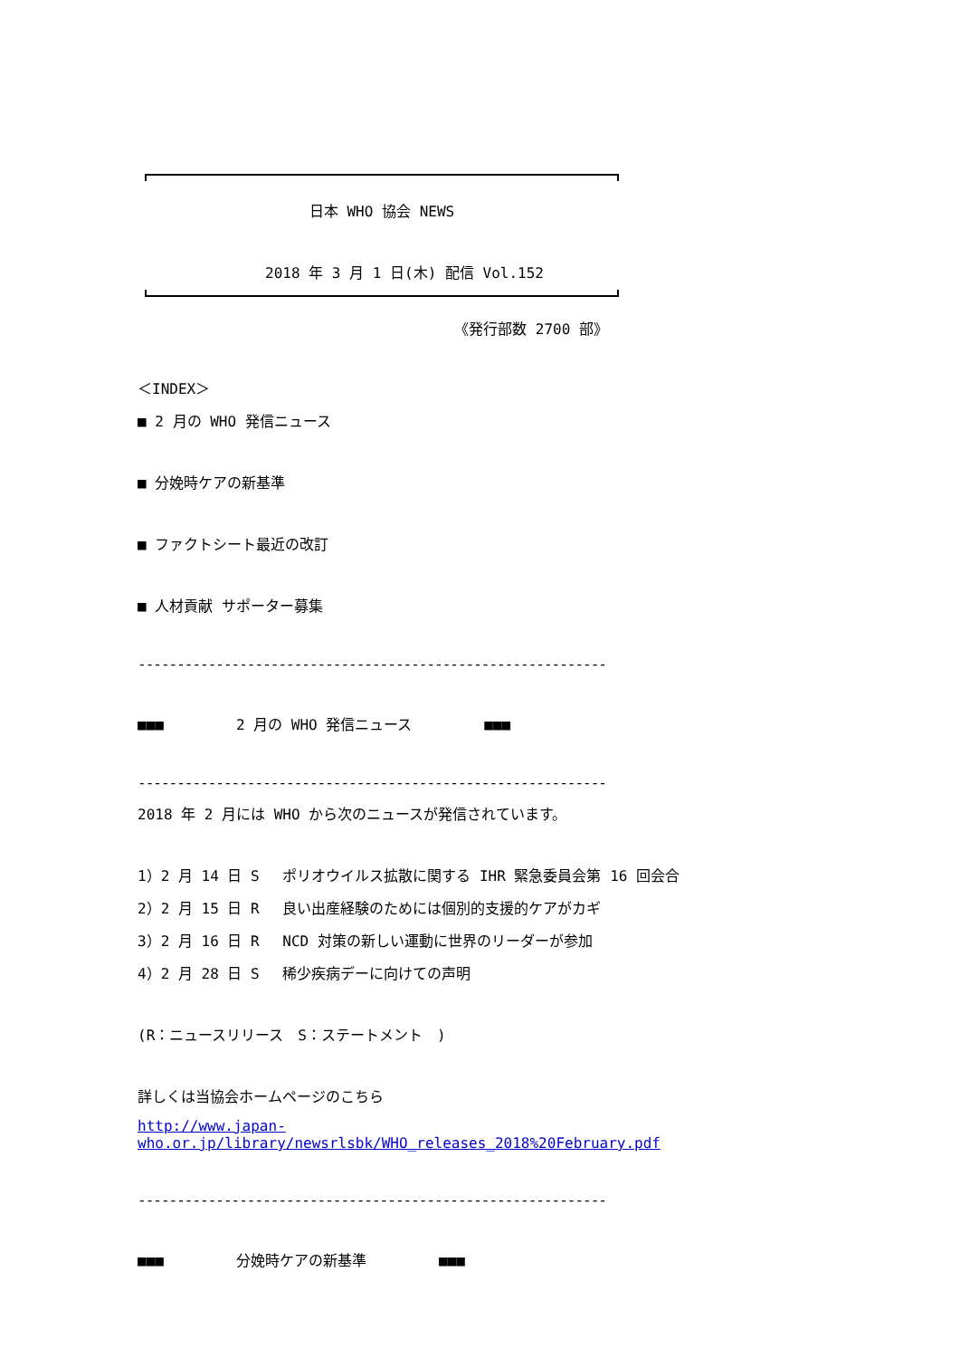日本 WHO 協会 NEWS
2018 年 3 月 1 日(木) 配信 Vol.152
《発行部数 2700 部》
＜INDEX＞
■ 2 月の WHO 発信ニュース
■ 分娩時ケアの新基準
■ ファクトシート最近の改訂
■ 人材貢献 サポーター募集
------------------------------------------------------------
■■■　　　　　2 月の WHO 発信ニュース　　　　　■■■
------------------------------------------------------------
2018 年 2 月には WHO から次のニュースが発信されています。
1）2 月 14 日 S　 ポリオウイルス拡散に関する IHR 緊急委員会第 16 回会合
2）2 月 15 日 R　 良い出産経験のためには個別的支援的ケアがカギ
3）2 月 16 日 R　 NCD 対策の新しい運動に世界のリーダーが参加
4）2 月 28 日 S　 稀少疾病デーに向けての声明
(R：ニュースリリース　S：ステートメント　)
詳しくは当協会ホームページのこちら
http://www.japan-who.or.jp/library/newsrlsbk/WHO_releases_2018%20February.pdf
------------------------------------------------------------
■■■　　　　　分娩時ケアの新基準　　　　　■■■